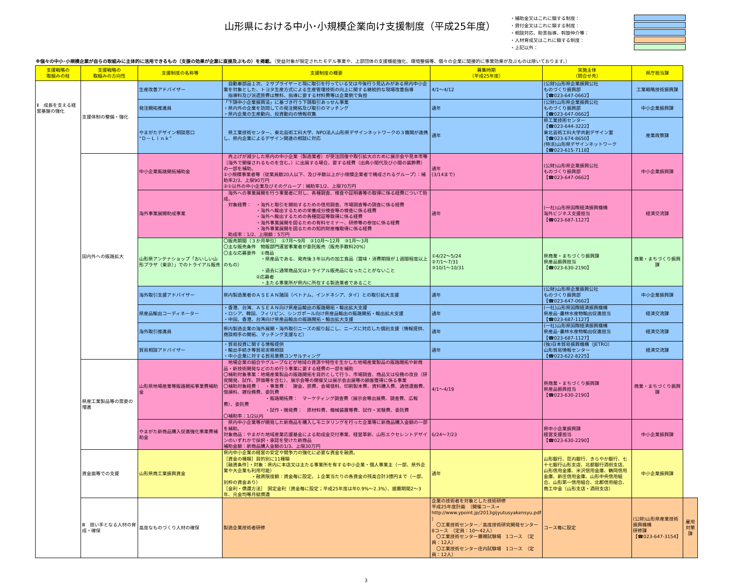山形県における中小･小規模企業向け支援制度（平成25年度）
・補助金又はこれに類する制度：
・貸付金又はこれに類する制度：
・相談対応、助言指導、斡旋仲介等：
・人材育成又はこれに類する制度：
・上記以外：
※個々の中小･小規模企業が自らの取組みに主体的に活用できるもの（支援の効果が企業に直接及ぶもの）を掲載。（受益対象が限定されたモデル事業や、上部団体の支援機能強化、環境整備等、個々の企業に間接的に事業効果が及ぶものは除いております。）
| 支援戦略の 取組みの柱 | 支援戦略の 取組みの方向性 | 支援制度の名称等 | 支援制度の概要 | 募集時期 （平成25年度） | 実施主体 （問合せ先） | 県庁担当課 | |
| --- | --- | --- | --- | --- | --- | --- | --- |
| Ⅱ 成長を支える経営基盤の強化 | 支援体制の整備・強化 | 生産改善アドバイザー | 自動車部品１次、２サプライヤーと現に取引を行っている又は今後行う見込みがある県内中小企業を対象とした、トヨタ生産方式による生産管理技術の向上に関する継続的な現場改善指導 指導料及び派遣旅費は無料、指導に要する材料費等は企業側で負担 | 4/1～4/12 | (公財)山形県企業振興公社 ものづくり振興部 【☎023-647-0662】 | 工業戦略技術振興課 | |
| | | 発注開拓推進員 | 「下請中小企業振興法」に基づき行う下請取引あっせん事業 ・県内外の企業を訪問しての発注開拓及び取引のマッチング ・県内企業の生産動向、投資動向の情報収集 | 通年 | (公財)山形県企業振興公社 ものづくり振興部 【☎023-647-0662】 | 中小企業振興課 | |
| | | やまがたデザイン相談窓口 “Ｄ－Ｌｉｎｋ” | 県工業技術センター、東北芸術工科大学、NPO法人山形県デザインネットワークの３機関が連携し、県内企業によるデザイン関連の相談に対応 | 通年 | 県工業技術センター 【☎023-644-3222】 東北芸術工科大学共創デザイン室 【☎023-674-8650】 (特活)山形県デザインネットワーク 【☎023-615-7118】 | 産業政策課 | |
| | 国内外への販路拡大 | 中小企業販路開拓補助金 | 売上げが減少した県内の中小企業（製造業者）が受注回復や取引拡大のために展示会や見本市等（海外で開催されるものを含む。）に出展する場合、要する経費（出典小間代及び小間の装飾費）の一部を補助。 ①小規模事業者等（従業員数20人以下、及び半数以上が小規模企業者で構成されるグループ）：補助率2/3、上限90万円 ②①以外の中小企業及びそのグループ：補助率1/2、上限70万円 | 通年 (3/14まで) | (公財)山形県企業振興公社 ものづくり振興部 【☎023-647-0662】 | 中小企業振興課 | |
| | | 海外事業展開助成事業 | 海外への事業展開を行う事業者に対し、各種調査、検査や証明書等の取得に係る経費について助成。 対象経費： ・海外と取引を開始するための信用調査、市場調査等の調査に係る経費 ・海外へ輸出するための栄養成分検査等の検査に係る経費 ・海外へ輸出するための各種認証等取得に係る経費 ・海外事業展開を図るための有料セミナー、研修等の参加に係る経費 ・海外事業展開を図るための知的財産権取得に係る経費 助成率：1/2、上限額：5万円 | 通年 | (一社)山形県国際経済振興機構 海外ビジネス支援担当 【☎023-687-1127】 | 経済交流課 | |
| | | 山形県アンテナショップ「おいしい山形プラザ（東京）」でのトライアル販売 | 〇販売期間（３か月単位） ①7月～9月 ②10月～12月 ③1月～3月 〇主な販売条件 物販部門運営事業者が委託販売（販売手数料20%） 〇主な応募要件 ①商品 ・県産品である、発売後３年以内の加工食品（賞味・消費期限が１週間程度以上のもの） ・過去に通常商品又はトライアル販売品になったことがないこと ②応募者 ・主たる事業所が県内に所在する製造業者であること | ①4/22～5/24 ②7/1～7/31 ③10/1～10/31 | 県商業・まちづくり振興課 県産品振興担当 【☎023-630-2190】 | 商業・まちづくり振興課 | |
| | | 海外取引支援アドバイザー | 県内製造業者のＡＳＥＡＮ諸国（ベトナム、インドネシア、タイ）との取引拡大支援 | 通年 | (公財)山形県企業振興公社 ものづくり振興部 【☎023-647-0662】 | 中小企業振興課 | |
| | | 県産品輸出コーディネーター | ・香港、台湾、ＡＳＥＡＮ向け県産品輸出の販路開拓・輸出拡大支援 ・ロシア、韓国、フィリピン、シンガポール向け県産品輸出の販路開拓・輸出拡大支援 ・中国、香港、台湾向け県産品輸出の販路開拓・輸出拡大支援 | 通年 | (一社)山形県国際経済振興機構 県産品･農林水産物輸出促進担当 【☎023-687-1127】 | 経済交流課 | |
| | | 海外取引推進員 | 県内製造企業の海外展開・海外取引ニーズの掘り起こし、ニーズに対応した個別支援（情報提供、商談相手の開拓、マッチング支援など） | 通年 | (一社)山形県国際経済振興機構 県産品･農林水産物輸出促進担当 【☎023-687-1127】 | 経済交流課 | |
| | | 貿易相談アドバイザー | ・貿易投資に関する情報提供 ・輸出手続き等貿易実務相談 ・中小企業に対する貿易業務コンサルティング | 通年 | (独)日本貿易振興機構（JETRO） 山形貿易情報センター 【☎023-622-8225】 | 経済交流課 | |
| | 県産工業製品等の需要の増進 | 山形県地場産業等販路開拓事業費補助金 | 地場企業の組合やグループなどが地域の資源や特性を生かした地場産業製品の販路開拓や新商品・新技術開発などのため行う事業に要する経費の一部を補助 〇補助対象事業：地場産業製品の販路開拓を目的として行う、市場調査、商品又は役務の改良（研究開発、試作、評価等を含む）、展示会等の開催又は展示会出展等の顧客獲得に係る事業 〇補助対象経費： ・事業費： 謝金、旅費、会場借料、印刷製本費、資料購入費、通信運搬費、借損料、雑役務費、委託費 ・販路開拓費： マーケティング調査費（展示会等出展費、調査費、広報費）、委託費 ・試作・開発費： 原材料費、機械装置等費、試作・実験費、委託費 〇補助率：1/2以内 | 4/1～4/19 | 県商業・まちづくり振興課 県産品振興担当 【☎023-630-2190】 | 商業・まちづくり振興課 | |
| | | やまがた新商品購入促進強化事業費補助金 | 県内中小企業等が開発した新商品を購入しモニタリングを行った企業等に新商品購入金額の一部を補助。 対象商品：やまがた地域産業応援基金による助成金交付事業、経営革新、山形エクセレントデザインのいずれかで採択・承認を受けた新商品 補助金額：新商品購入金額の1/3、上限30万円 | 6/24～7/23 | 県中小企業振興課 経営支援担当 【☎023-630-2290】 | 中小企業振興課 | |
| | 資金面等での支援 | 山形県商工業振興資金 | 県内中小企業の経営の安定や競争力の強化に必要な資金を融資。 ［資金の種類］目的別に11種類 ［融資条件］・対象：県内に本店又は主たる事業所を有する中小企業・個人事業主（一部、県外企業や大企業も利用可能） ・融資限度額：資金毎に設定。１企業当たりの各資金の残高合計3億円まで（一部、別枠の資金あり） ［金利・償還方法］ 固定金利（資金毎に設定；平成25年度は年0.9%～2.3%）、据置期間2～3年、元金均等月賦償還 | 通年 | 山形銀行、荘内銀行、きらやか銀行、七十七銀行山形支店、北都銀行酒田支店、山形信用金庫、米沢信用金庫、鶴岡信用金庫、新庄信用金庫、山形中央信用組合、山形第一信用組合、北郡信用組合、商工中金（山形支店・酒田支店） | 中小企業振興課 | |
| | Ⅲ 担い手となる人材の育成・確保 | 高度なものづくり人材の確保 | 製造企業技術者研修 | 企業の技術者を対象とした技術研修 平成25年度計画 （開催コース→ http://www.ypoint.jp/2013gijyutusyakensyu.pdf ） 〇工業技術センター／高度技術研究開発センター 8コース （定員：10～42人） 〇工業技術センター置賜試験場 1コース （定員：12人） 〇工業技術センター庄内試験場 1コース （定員：12人） | コース毎に設定 | (公財)山形県産業技術振興機構 研修課 【☎023-647-3154】 | 雇用対策課 |
3